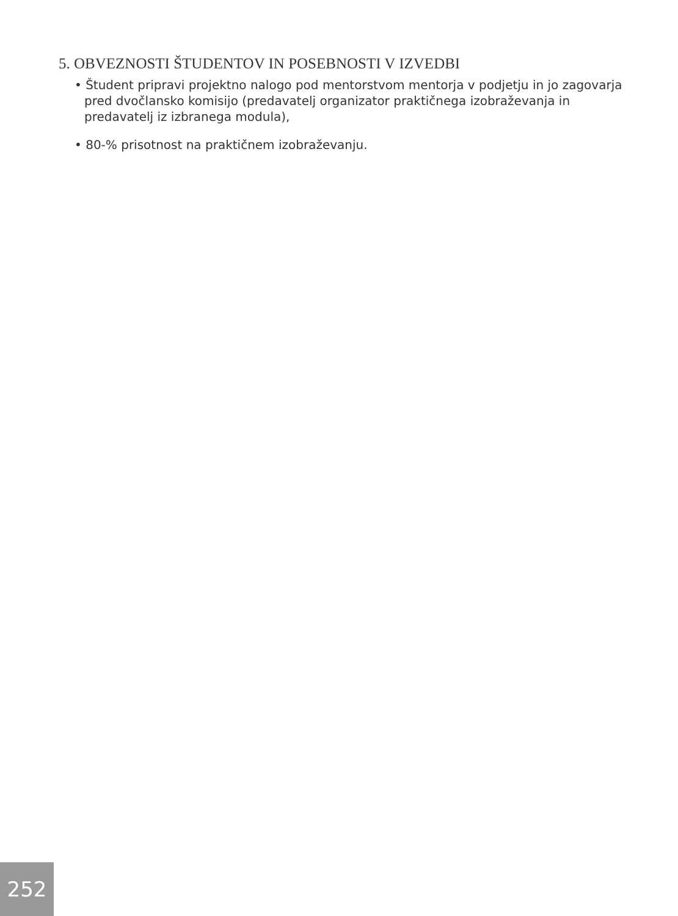5. OBVEZNOSTI ŠTUDENTOV IN POSEBNOSTI V IZVEDBI
• Študent pripravi projektno nalogo pod mentorstvom mentorja v podjetju in jo zagovarja pred dvočlansko komisijo (predavatelj organizator praktičnega izobraževanja in predavatelj iz izbranega modula),
• 80-% prisotnost na praktičnem izobraževanju.
252